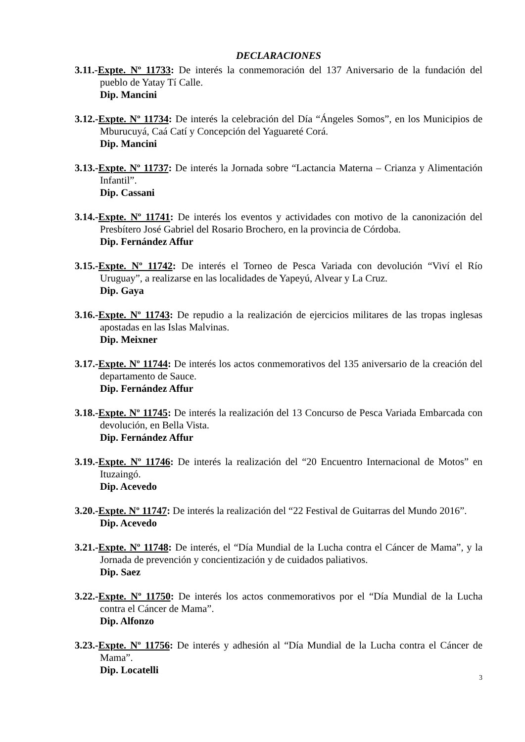DECLARACIONES
3.11.-Expte. Nº 11733: De interés la conmemoración del 137 Aniversario de la fundación del pueblo de Yatay Tí Calle.
Dip. Mancini
3.12.-Expte. Nº 11734: De interés la celebración del Día “Ángeles Somos”, en los Municipios de Mburucuyá, Caá Catí y Concepción del Yaguareté Corá.
Dip. Mancini
3.13.-Expte. Nº 11737: De interés la Jornada sobre “Lactancia Materna – Crianza y Alimentación Infantil”.
Dip. Cassani
3.14.-Expte. Nº 11741: De interés los eventos y actividades con motivo de la canonización del Presbítero José Gabriel del Rosario Brochero, en la provincia de Córdoba.
Dip. Fernández Affur
3.15.-Expte. Nº 11742: De interés el Torneo de Pesca Variada con devolución “Viví el Río Uruguay”, a realizarse en las localidades de Yapeyú, Alvear y La Cruz.
Dip. Gaya
3.16.-Expte. Nº 11743: De repudio a la realización de ejercicios militares de las tropas inglesas apostadas en las Islas Malvinas.
Dip. Meixner
3.17.-Expte. Nº 11744: De interés los actos conmemorativos del 135 aniversario de la creación del departamento de Sauce.
Dip. Fernández Affur
3.18.-Expte. Nº 11745: De interés la realización del 13 Concurso de Pesca Variada Embarcada con devolución, en Bella Vista.
Dip. Fernández Affur
3.19.-Expte. Nº 11746: De interés la realización del “20 Encuentro Internacional de Motos” en Ituzaingó.
Dip. Acevedo
3.20.-Expte. Nº 11747: De interés la realización del “22 Festival de Guitarras del Mundo 2016”.
Dip. Acevedo
3.21.-Expte. Nº 11748: De interés, el “Día Mundial de la Lucha contra el Cáncer de Mama”, y la Jornada de prevención y concientización y de cuidados paliativos.
Dip. Saez
3.22.-Expte. Nº 11750: De interés los actos conmemorativos por el “Día Mundial de la Lucha contra el Cáncer de Mama”.
Dip. Alfonzo
3.23.-Expte. Nº 11756: De interés y adhesión al “Día Mundial de la Lucha contra el Cáncer de Mama”.
Dip. Locatelli
3